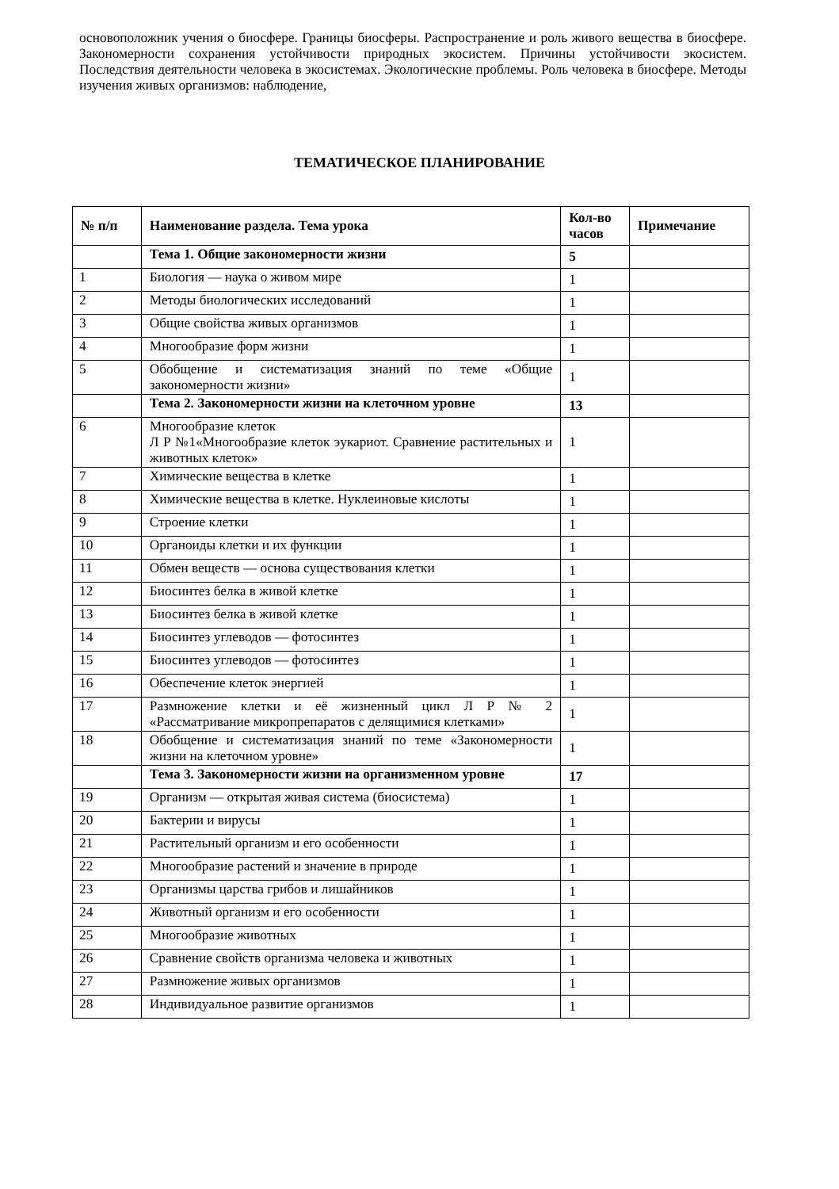основоположник учения о биосфере. Границы биосферы. Распространение и роль живого вещества в биосфере. Закономерности сохранения устойчивости природных экосистем. Причины устойчивости экосистем. Последствия деятельности человека в экосистемах. Экологические проблемы. Роль человека в биосфере. Методы изучения живых организмов: наблюдение,
ТЕМАТИЧЕСКОЕ ПЛАНИРОВАНИЕ
| № п/п | Наименование раздела. Тема урока | Кол-во часов | Примечание |
| --- | --- | --- | --- |
| | Тема 1. Общие закономерности жизни | 5 | |
| 1 | Биология — наука о живом мире | 1 | |
| 2 | Методы биологических исследований | 1 | |
| 3 | Общие свойства живых организмов | 1 | |
| 4 | Многообразие форм жизни | 1 | |
| 5 | Обобщение и систематизация знаний по теме «Общие закономерности жизни» | 1 | |
| | Тема 2. Закономерности жизни на клеточном уровне | 13 | |
| 6 | Многообразие клеток Л Р №1«Многообразие клеток эукариот. Сравнение растительных и животных клеток» | 1 | |
| 7 | Химические вещества в клетке | 1 | |
| 8 | Химические вещества в клетке. Нуклеиновые кислоты | 1 | |
| 9 | Строение клетки | 1 | |
| 10 | Органоиды клетки и их функции | 1 | |
| 11 | Обмен веществ — основа существования клетки | 1 | |
| 12 | Биосинтез белка в живой клетке | 1 | |
| 13 | Биосинтез белка в живой клетке | 1 | |
| 14 | Биосинтез углеводов — фотосинтез | 1 | |
| 15 | Биосинтез углеводов — фотосинтез | 1 | |
| 16 | Обеспечение клеток энергией | 1 | |
| 17 | Размножение клетки и её жизненный цикл Л Р № 2 «Рассматривание микропрепаратов с делящимися клетками» | 1 | |
| 18 | Обобщение и систематизация знаний по теме «Закономерности жизни на клеточном уровне» | 1 | |
| | Тема 3. Закономерности жизни на организменном уровне | 17 | |
| 19 | Организм — открытая живая система (биосистема) | 1 | |
| 20 | Бактерии и вирусы | 1 | |
| 21 | Растительный организм и его особенности | 1 | |
| 22 | Многообразие растений и значение в природе | 1 | |
| 23 | Организмы царства грибов и лишайников | 1 | |
| 24 | Животный организм и его особенности | 1 | |
| 25 | Многообразие животных | 1 | |
| 26 | Сравнение свойств организма человека и животных | 1 | |
| 27 | Размножение живых организмов | 1 | |
| 28 | Индивидуальное развитие организмов | 1 | |